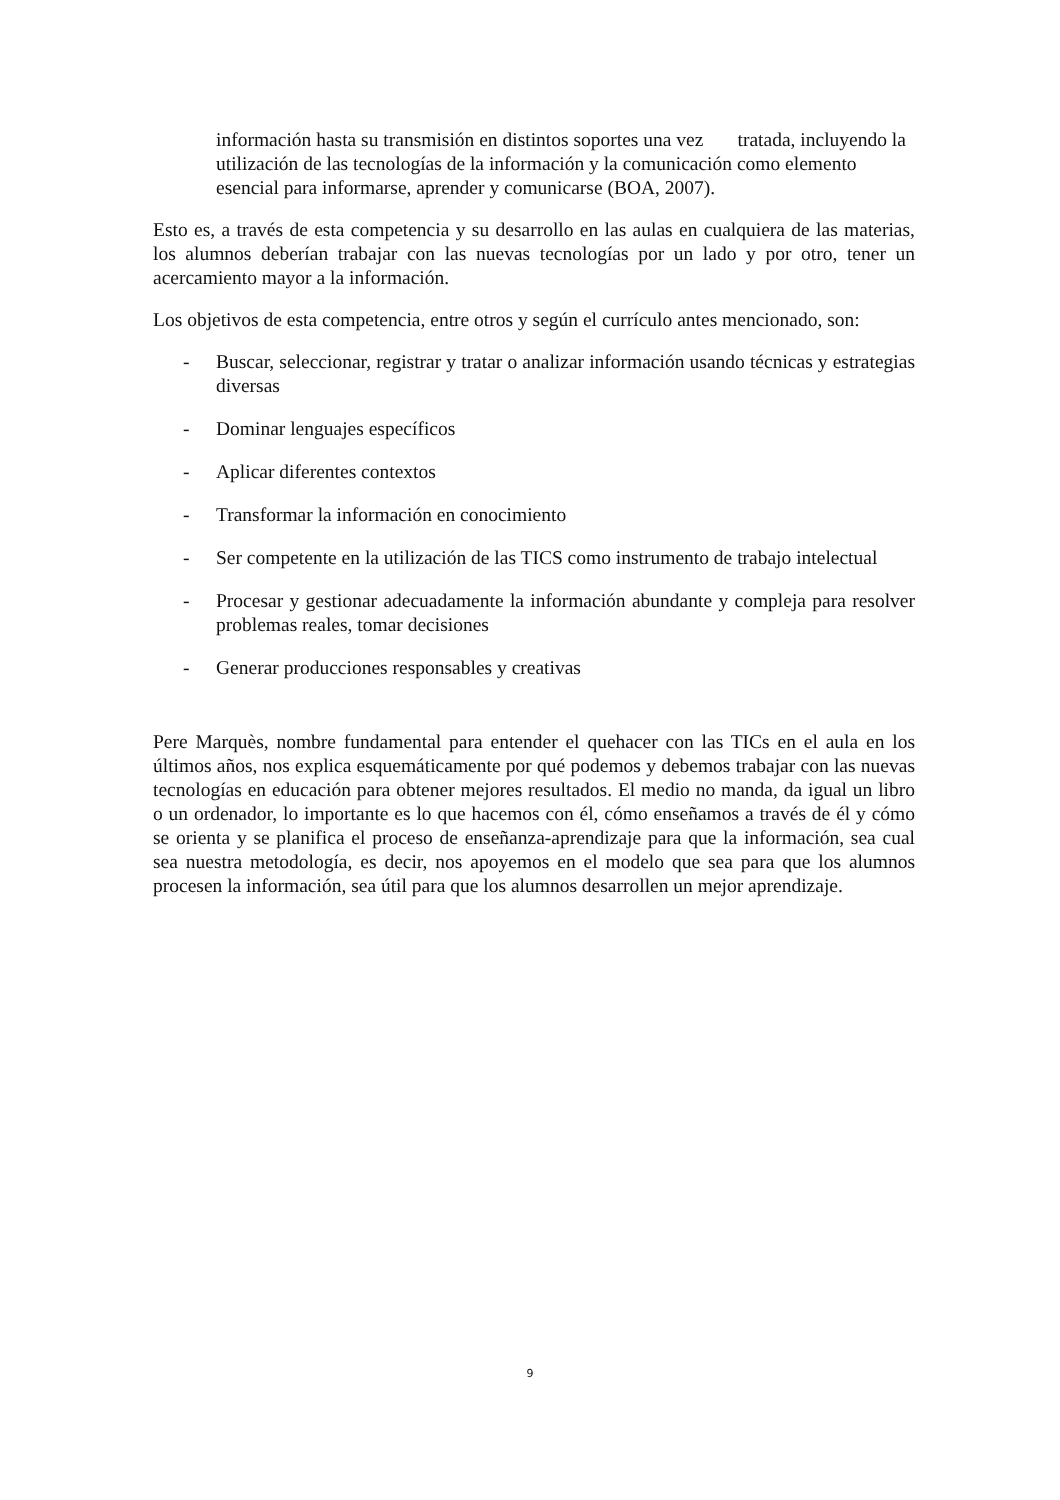información hasta su transmisión en distintos soportes una vez tratada, incluyendo la utilización de las tecnologías de la información y la comunicación como elemento esencial para informarse, aprender y comunicarse (BOA, 2007).
Esto es, a través de esta competencia y su desarrollo en las aulas en cualquiera de las materias, los alumnos deberían trabajar con las nuevas tecnologías por un lado y por otro, tener un acercamiento mayor a la información.
Los objetivos de esta competencia, entre otros y según el currículo antes mencionado, son:
- Buscar, seleccionar, registrar y tratar o analizar información usando técnicas y estrategias diversas
- Dominar lenguajes específicos
- Aplicar diferentes contextos
- Transformar la información en conocimiento
- Ser competente en la utilización de las TICS como instrumento de trabajo intelectual
- Procesar y gestionar adecuadamente la información abundante y compleja para resolver problemas reales, tomar decisiones
- Generar producciones responsables y creativas
Pere Marquès, nombre fundamental para entender el quehacer con las TICs en el aula en los últimos años, nos explica esquemáticamente por qué podemos y debemos trabajar con las nuevas tecnologías en educación para obtener mejores resultados. El medio no manda, da igual un libro o un ordenador, lo importante es lo que hacemos con él, cómo enseñamos a través de él y cómo se orienta y se planifica el proceso de enseñanza-aprendizaje para que la información, sea cual sea nuestra metodología, es decir, nos apoyemos en el modelo que sea para que los alumnos procesen la información, sea útil para que los alumnos desarrollen un mejor aprendizaje.
9